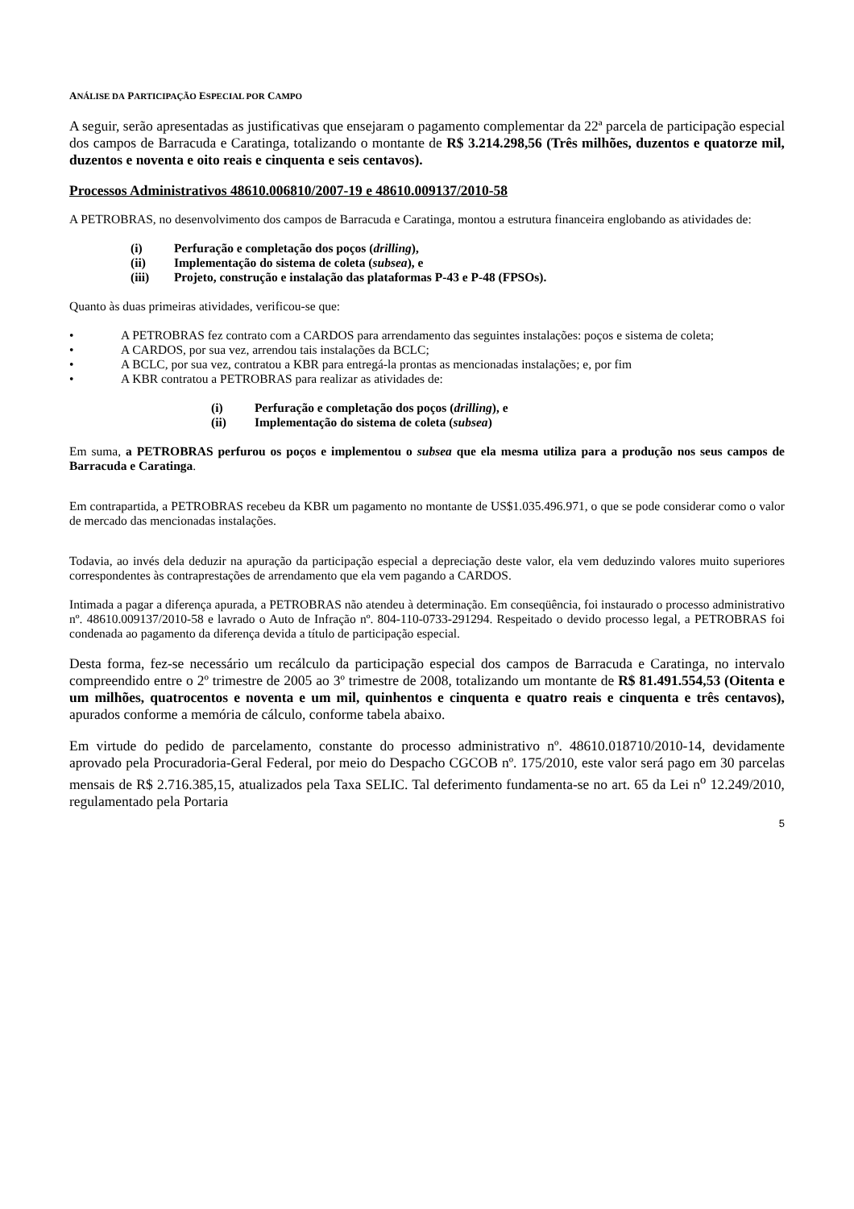ANÁLISE DA PARTICIPAÇÃO ESPECIAL POR CAMPO
A seguir, serão apresentadas as justificativas que ensejaram o pagamento complementar da 22ª parcela de participação especial dos campos de Barracuda e Caratinga, totalizando o montante de R$ 3.214.298,56 (Três milhões, duzentos e quatorze mil, duzentos e noventa e oito reais e cinquenta e seis centavos).
Processos Administrativos 48610.006810/2007-19 e 48610.009137/2010-58
A PETROBRAS, no desenvolvimento dos campos de Barracuda e Caratinga, montou a estrutura financeira englobando as atividades de:
(i) Perfuração e completação dos poços (drilling),
(ii) Implementação do sistema de coleta (subsea), e
(iii) Projeto, construção e instalação das plataformas P-43 e P-48 (FPSOs).
Quanto às duas primeiras atividades, verificou-se que:
• A PETROBRAS fez contrato com a CARDOS para arrendamento das seguintes instalações: poços e sistema de coleta;
• A CARDOS, por sua vez, arrendou tais instalações da BCLC;
• A BCLC, por sua vez, contratou a KBR para entregá-la prontas as mencionadas instalações; e, por fim
• A KBR contratou a PETROBRAS para realizar as atividades de:
(i) Perfuração e completação dos poços (drilling), e
(ii) Implementação do sistema de coleta (subsea)
Em suma, a PETROBRAS perfurou os poços e implementou o subsea que ela mesma utiliza para a produção nos seus campos de Barracuda e Caratinga.
Em contrapartida, a PETROBRAS recebeu da KBR um pagamento no montante de US$1.035.496.971, o que se pode considerar como o valor de mercado das mencionadas instalações.
Todavia, ao invés dela deduzir na apuração da participação especial a depreciação deste valor, ela vem deduzindo valores muito superiores correspondentes às contraprestações de arrendamento que ela vem pagando a CARDOS.
Intimada a pagar a diferença apurada, a PETROBRAS não atendeu à determinação. Em conseqüência, foi instaurado o processo administrativo nº. 48610.009137/2010-58 e lavrado o Auto de Infração nº. 804-110-0733-291294. Respeitado o devido processo legal, a PETROBRAS foi condenada ao pagamento da diferença devida a título de participação especial.
Desta forma, fez-se necessário um recálculo da participação especial dos campos de Barracuda e Caratinga, no intervalo compreendido entre o 2º trimestre de 2005 ao 3º trimestre de 2008, totalizando um montante de R$ 81.491.554,53 (Oitenta e um milhões, quatrocentos e noventa e um mil, quinhentos e cinquenta e quatro reais e cinquenta e três centavos), apurados conforme a memória de cálculo, conforme tabela abaixo.
Em virtude do pedido de parcelamento, constante do processo administrativo nº. 48610.018710/2010-14, devidamente aprovado pela Procuradoria-Geral Federal, por meio do Despacho CGCOB nº. 175/2010, este valor será pago em 30 parcelas mensais de R$ 2.716.385,15, atualizados pela Taxa SELIC. Tal deferimento fundamenta-se no art. 65 da Lei n<sup>o</sup> 12.249/2010, regulamentado pela Portaria
5